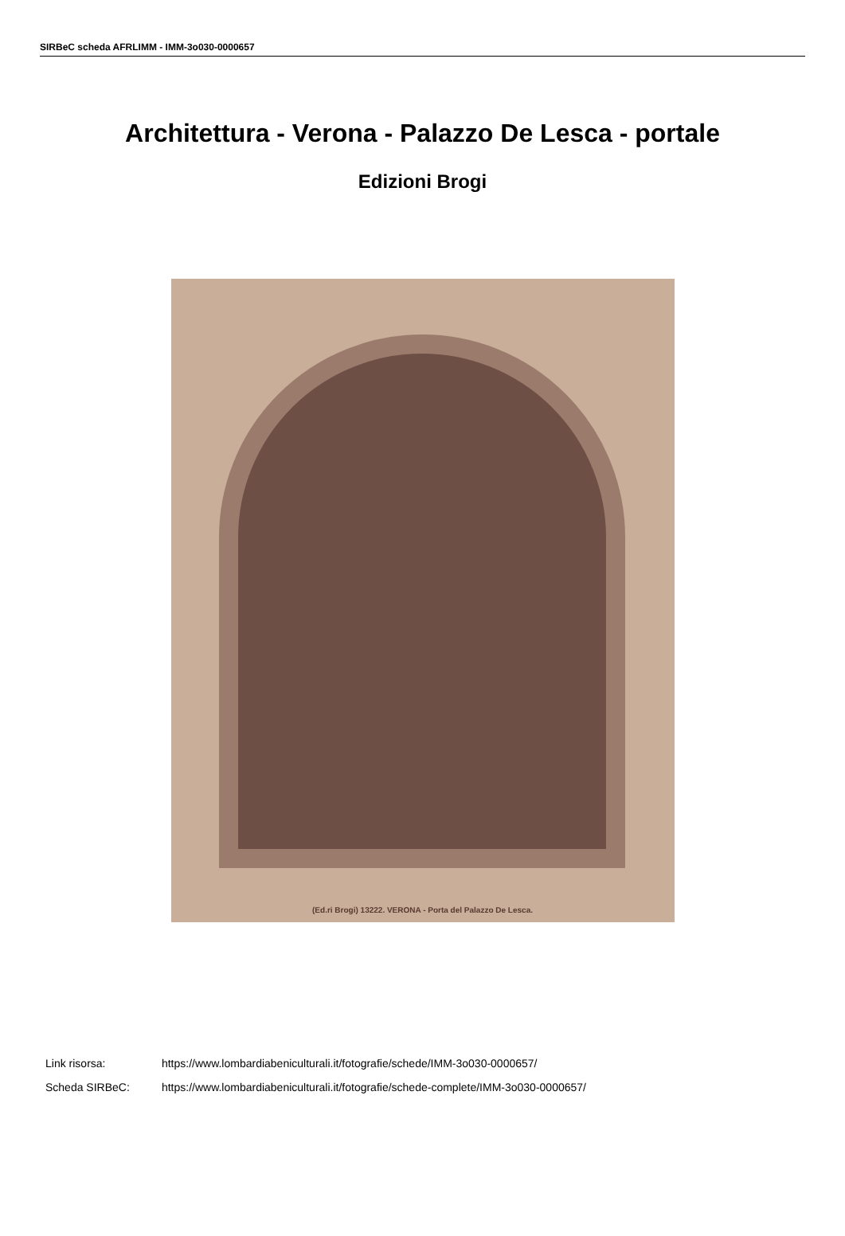SIRBeC scheda AFRLIMM - IMM-3o030-0000657
Architettura - Verona - Palazzo De Lesca - portale
Edizioni Brogi
(Ed.ri Brogi) 13222. VERONA - Porta del Palazzo De Lesca.
Link risorsa: https://www.lombardiabeniculturali.it/fotografie/schede/IMM-3o030-0000657/
Scheda SIRBeC: https://www.lombardiabeniculturali.it/fotografie/schede-complete/IMM-3o030-0000657/